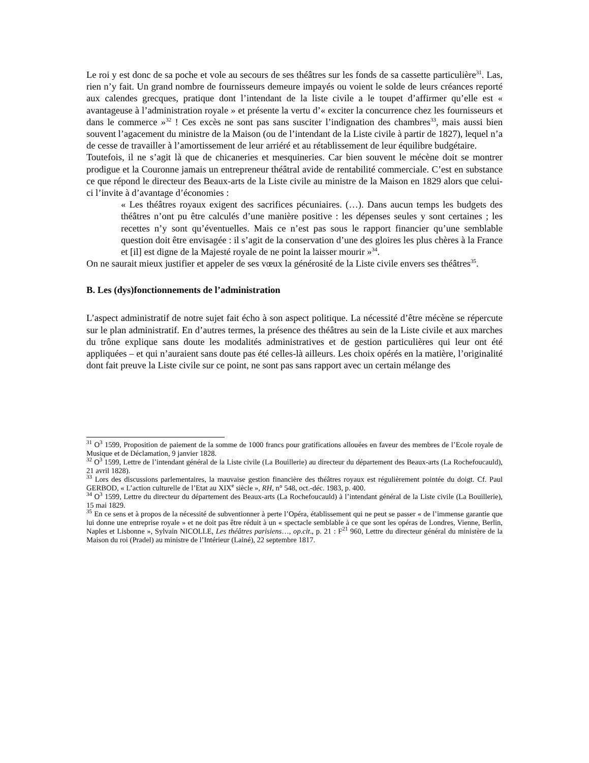Le roi y est donc de sa poche et vole au secours de ses théâtres sur les fonds de sa cassette particulière<sup>31</sup>. Las, rien n’y fait. Un grand nombre de fournisseurs demeure impayés ou voient le solde de leurs créances reporté aux calendes grecques, pratique dont l’intendant de la liste civile a le toupet d’affirmer qu’elle est « avantageuse à l’administration royale » et présente la vertu d’« exciter la concurrence chez les fournisseurs et dans le commerce »<sup>32</sup> ! Ces excès ne sont pas sans susciter l’indignation des chambres<sup>33</sup>, mais aussi bien souvent l’agacement du ministre de la Maison (ou de l’intendant de la Liste civile à partir de 1827), lequel n’a de cesse de travailler à l’amortissement de leur arriéré et au rétablissement de leur équilibre budgétaire.
Toutefois, il ne s’agit là que de chicaneries et mesquineries. Car bien souvent le mécène doit se montrer prodigue et la Couronne jamais un entrepreneur théâtral avide de rentabilité commerciale. C’est en substance ce que répond le directeur des Beaux-arts de la Liste civile au ministre de la Maison en 1829 alors que celui-ci l’invite à d’avantage d’économies :
« Les théâtres royaux exigent des sacrifices pécuniaires. (…). Dans aucun temps les budgets des théâtres n’ont pu être calculés d’une manière positive : les dépenses seules y sont certaines ; les recettes n’y sont qu’éventuelles. Mais ce n’est pas sous le rapport financier qu’une semblable question doit être envisagée : il s’agit de la conservation d’une des gloires les plus chères à la France et [il] est digne de la Majesté royale de ne point la laisser mourir »<sup>34</sup>.
On ne saurait mieux justifier et appeler de ses vœux la générosité de la Liste civile envers ses théâtres<sup>35</sup>.
B. Les (dys)fonctionnements de l’administration
L’aspect administratif de notre sujet fait écho à son aspect politique. La nécessité d’être mécène se répercute sur le plan administratif. En d’autres termes, la présence des théâtres au sein de la Liste civile et aux marches du trône explique sans doute les modalités administratives et de gestion particulières qui leur ont été appliquées – et qui n’auraient sans doute pas été celles-là ailleurs. Les choix opérés en la matière, l’originalité dont fait preuve la Liste civile sur ce point, ne sont pas sans rapport avec un certain mélange des
<sup>31</sup> O<sup>3</sup> 1599, Proposition de paiement de la somme de 1000 francs pour gratifications allouées en faveur des membres de l’Ecole royale de Musique et de Déclamation, 9 janvier 1828.
<sup>32</sup> O<sup>3</sup> 1599, Lettre de l’intendant général de la Liste civile (La Bouillerie) au directeur du département des Beaux-arts (La Rochefoucauld), 21 avril 1828).
<sup>33</sup> Lors des discussions parlementaires, la mauvaise gestion financière des théâtres royaux est régulièrement pointée du doigt. Cf. Paul GERBOD, « L’action culturelle de l’Etat au XIX<sup>e</sup> siècle », RH, n° 548, oct.-déc. 1983, p. 400.
<sup>34</sup> O<sup>3</sup> 1599, Lettre du directeur du département des Beaux-arts (La Rochefoucauld) à l’intendant général de la Liste civile (La Bouillerie), 15 mai 1829.
<sup>35</sup> En ce sens et à propos de la nécessité de subventionner à perte l’Opéra, établissement qui ne peut se passer « de l’immense garantie que lui donne une entreprise royale » et ne doit pas être réduit à un « spectacle semblable à ce que sont les opéras de Londres, Vienne, Berlin, Naples et Lisbonne », Sylvain NICOLLE, Les théâtres parisiens…, op.cit., p. 21 : F<sup>21</sup> 960, Lettre du directeur général du ministère de la Maison du roi (Pradel) au ministre de l’Intérieur (Lainé), 22 septembre 1817.